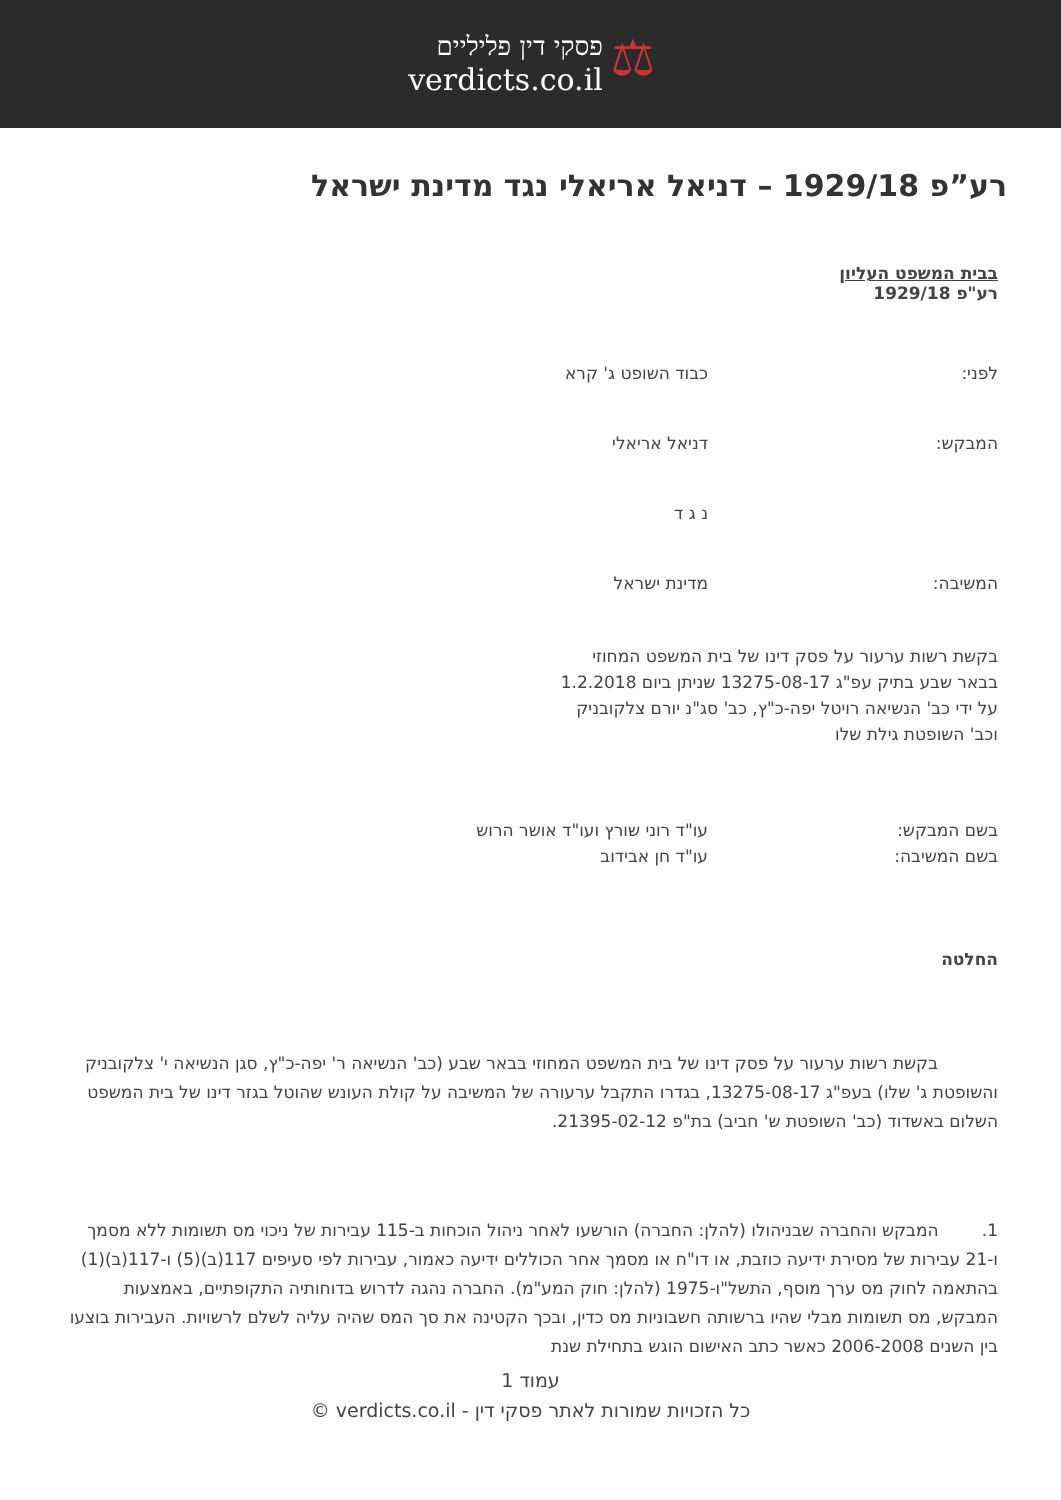⚖
פסקי דין פליליים
verdicts.co.il
רע”פ 1929/18 – דניאל אריאלי נגד מדינת ישראל
בבית המשפט העליון
רע"פ 1929/18
לפני: כבוד השופט ג' קרא
המבקש: דניאל אריאלי
נ ג ד
המשיבה: מדינת ישראל
בקשת רשות ערעור על פסק דינו של בית המשפט המחוזי בבאר שבע בתיק עפ"ג 13275-08-17 שניתן ביום 1.2.2018 על ידי כב' הנשיאה רויטל יפה-כ"ץ, כב' סג"נ יורם צלקובניק וכב' השופטת גילת שלו
בשם המבקש:
בשם המשיבה:
עו"ד רוני שורץ ועו"ד אושר הרוש
עו"ד חן אבידוב
החלטה
בקשת רשות ערעור על פסק דינו של בית המשפט המחוזי בבאר שבע (כב' הנשיאה ר' יפה-כ"ץ, סגן הנשיאה י' צלקובניק והשופטת ג' שלו) בעפ"ג 13275-08-17, בגדרו התקבל ערעורה של המשיבה על קולת העונש שהוטל בגזר דינו של בית המשפט השלום באשדוד (כב' השופטת ש' חביב) בת"פ 21395-02-12.
1. המבקש והחברה שבניהולו (להלן: החברה) הורשעו לאחר ניהול הוכחות ב-115 עבירות של ניכוי מס תשומות ללא מסמך ו-21 עבירות של מסירת ידיעה כוזבת, או דו"ח או מסמך אחר הכוללים ידיעה כאמור, עבירות לפי סעיפים 117(ב)(5) ו-117(ב)(1) בהתאמה לחוק מס ערך מוסף, התשל"ו-1975 (להלן: חוק המע"מ). החברה נהגה לדרוש בדוחותיה התקופתיים, באמצעות המבקש, מס תשומות מבלי שהיו ברשותה חשבוניות מס כדין, ובכך הקטינה את סך המס שהיה עליה לשלם לרשויות. העבירות בוצעו בין השנים 2006-2008 כאשר כתב האישום הוגש בתחילת שנת
עמוד 1
כל הזכויות שמורות לאתר פסקי דין - verdicts.co.il ©